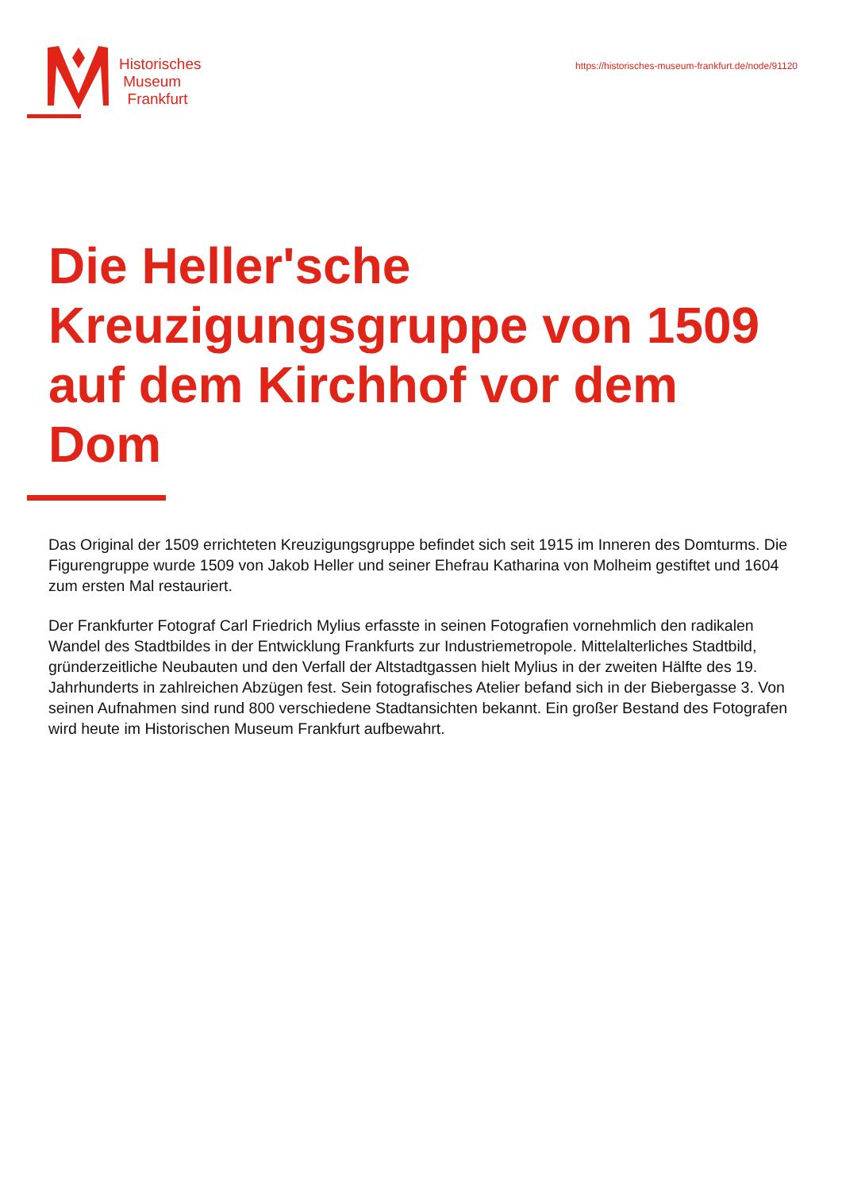Historisches
Museum
Frankfurt
https://historisches-museum-frankfurt.de/node/91120
Die Heller'sche Kreuzigungsgruppe von 1509 auf dem Kirchhof vor dem Dom
Das Original der 1509 errichteten Kreuzigungsgruppe befindet sich seit 1915 im Inneren des Domturms. Die Figurengruppe wurde 1509 von Jakob Heller und seiner Ehefrau Katharina von Molheim gestiftet und 1604 zum ersten Mal restauriert.
Der Frankfurter Fotograf Carl Friedrich Mylius erfasste in seinen Fotografien vornehmlich den radikalen Wandel des Stadtbildes in der Entwicklung Frankfurts zur Industriemetropole. Mittelalterliches Stadtbild, gründerzeitliche Neubauten und den Verfall der Altstadtgassen hielt Mylius in der zweiten Hälfte des 19. Jahrhunderts in zahlreichen Abzügen fest. Sein fotografisches Atelier befand sich in der Biebergasse 3. Von seinen Aufnahmen sind rund 800 verschiedene Stadtansichten bekannt. Ein großer Bestand des Fotografen wird heute im Historischen Museum Frankfurt aufbewahrt.